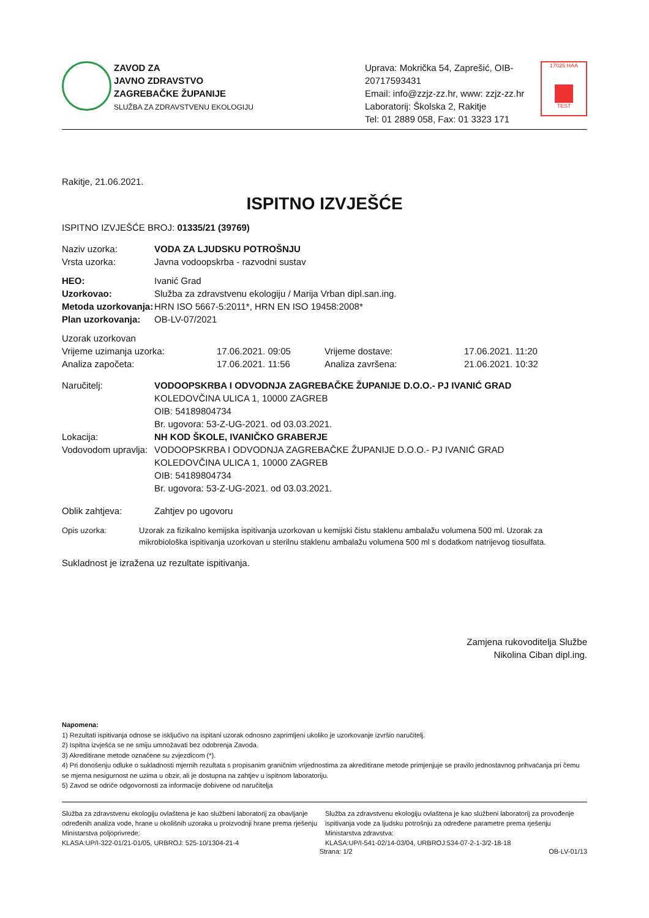ZAVOD ZA
JAVNO ZDRAVSTVO
ZAGREBAČKE ŽUPANIJE
SLUŽBA ZA ZDRAVSTVENU EKOLOGIJU
Uprava: Mokrička 54, Zaprešić, OIB-20717593431
Email: info@zzjz-zz.hr, www: zzjz-zz.hr
Laboratorij: Školska 2, Rakitje
Tel: 01 2889 058, Fax: 01 3323 171
17025 HAA
TEST
Rakitje, 21.06.2021.
ISPITNO IZVJEŠĆE
ISPITNO IZVJEŠĆE BROJ: 01335/21 (39769)
Naziv uzorka: VODA ZA LJUDSKU POTROŠNJU
Vrsta uzorka: Javna vodoopskrba - razvodni sustav
HEO: Ivanić Grad
Uzorkovao: Služba za zdravstvenu ekologiju / Marija Vrban dipl.san.ing.
Metoda uzorkovanja: HRN ISO 5667-5:2011*, HRN EN ISO 19458:2008*
Plan uzorkovanja: OB-LV-07/2021
Uzorak uzorkovan
Vrijeme uzimanja uzorka: 17.06.2021. 09:05 Vrijeme dostave: 17.06.2021. 11:20
Analiza započeta: 17.06.2021. 11:56 Analiza završena: 21.06.2021. 10:32
Naručitelj: VODOOPSKRBA I ODVODNJA ZAGREBAČKE ŽUPANIJE D.O.O.- PJ IVANIĆ GRAD
KOLEDOVČINA ULICA 1, 10000 ZAGREB
OIB: 54189804734
Br. ugovora: 53-Z-UG-2021. od 03.03.2021.
Lokacija: NH KOD ŠKOLE, IVANIČKO GRABERJE
Vodovodom upravlja: VODOOPSKRBA I ODVODNJA ZAGREBAČKE ŽUPANIJE D.O.O.- PJ IVANIĆ GRAD
KOLEDOVČINA ULICA 1, 10000 ZAGREB
OIB: 54189804734
Br. ugovora: 53-Z-UG-2021. od 03.03.2021.
Oblik zahtjeva: Zahtjev po ugovoru
Opis uzorka: Uzorak za fizikalno kemijska ispitivanja uzorkovan u kemijski čistu staklenu ambalažu volumena 500 ml. Uzorak za mikrobiološka ispitivanja uzorkovan u sterilnu staklenu ambalažu volumena 500 ml s dodatkom natrijevog tiosulfata.
Sukladnost je izražena uz rezultate ispitivanja.
Zamjena rukovoditelja Službe
Nikolina Ciban dipl.ing.
Napomena:
1) Rezultati ispitivanja odnose se isključivo na ispitani uzorak odnosno zaprimljeni ukoliko je uzorkovanje izvršio naručitelj.
2) Ispitna izvješća se ne smiju umnožavati bez odobrenja Zavoda.
3) Akreditirane metode označene su zvjezdicom (*).
4) Pri donošenju odluke o sukladnosti mjernih rezultata s propisanim graničnim vrijednostima za akreditirane metode primjenjuje se pravilo jednostavnog prihvaćanja pri čemu se mjerna nesigurnost ne uzima u obzir, ali je dostupna na zahtjev u ispitnom laboratoriju.
5) Zavod se odriče odgovornosti za informacije dobivene od naručitelja
Služba za zdravstvenu ekologiju ovlaštena je kao službeni laboratorij za obavljanje određenih analiza vode, hrane u okolišnih uzoraka u proizvodnji hrane prema rješenju Ministarstva poljoprivrede:
KLASA:UP/I-322-01/21-01/05, URBROJ: 525-10/1304-21-4
Služba za zdravstvenu ekologiju ovlaštena je kao službeni laboratorij za provođenje ispitivanja vode za ljudsku potrošnju za određene parametre prema rješenju Ministarstva zdravstva:
KLASA:UP/I-541-02/14-03/04, URBROJ:534-07-2-1-3/2-18-18
Strana: 1/2 OB-LV-01/13